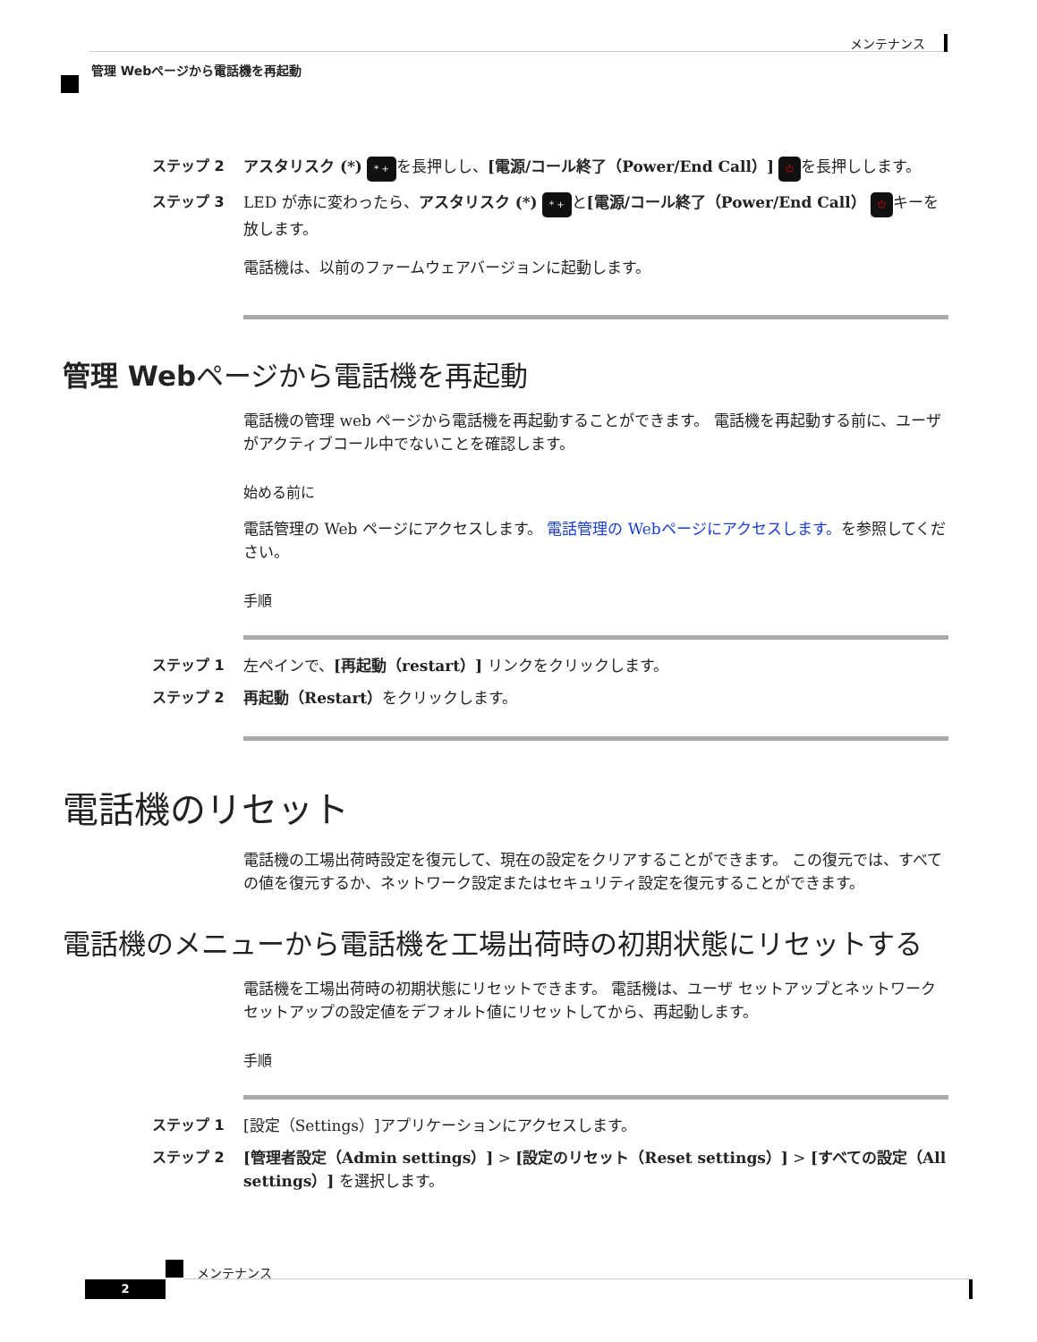メンテナンス
管理 Webページから電話機を再起動
ステップ 2 アスタリスク (*) * + を長押しし、[電源/コール終了（Power/End Call）] ⏻ を長押しします。
ステップ 3 LED が赤に変わったら、アスタリスク (*) * + と[電源/コール終了（Power/End Call） ⏻ キーを放します。
電話機は、以前のファームウェアバージョンに起動します。
管理 Webページから電話機を再起動
電話機の管理 web ページから電話機を再起動することができます。 電話機を再起動する前に、ユーザがアクティブコール中でないことを確認します。
始める前に
電話管理の Web ページにアクセスします。 電話管理の Webページにアクセスします。を参照してください。
手順
ステップ 1 左ペインで、[再起動（restart）] リンクをクリックします。
ステップ 2 再起動（Restart）をクリックします。
電話機のリセット
電話機の工場出荷時設定を復元して、現在の設定をクリアすることができます。 この復元では、すべての値を復元するか、ネットワーク設定またはセキュリティ設定を復元することができます。
電話機のメニューから電話機を工場出荷時の初期状態にリセットする
電話機を工場出荷時の初期状態にリセットできます。 電話機は、ユーザ セットアップとネットワーク セットアップの設定値をデフォルト値にリセットしてから、再起動します。
手順
ステップ 1 [設定（Settings）]アプリケーションにアクセスします。
ステップ 2 [管理者設定（Admin settings）] > [設定のリセット（Reset settings）] > [すべての設定（All settings）] を選択します。
メンテナンス
2